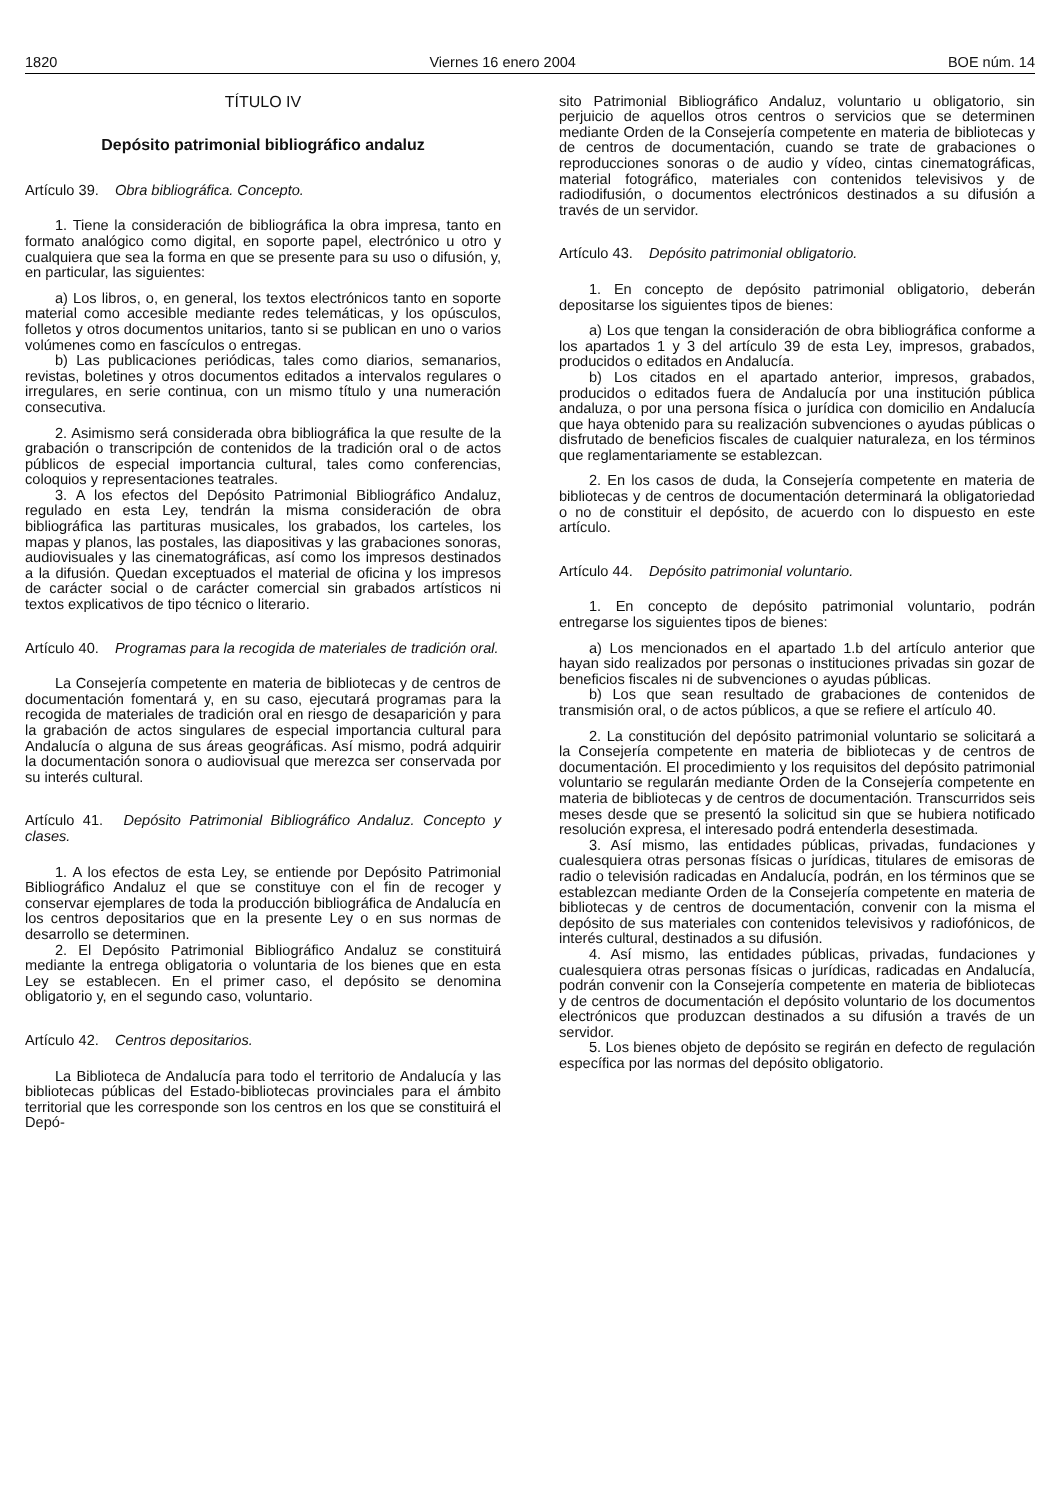1820 Viernes 16 enero 2004 BOE núm. 14
TÍTULO IV
Depósito patrimonial bibliográfico andaluz
Artículo 39. Obra bibliográfica. Concepto.
1. Tiene la consideración de bibliográfica la obra impresa, tanto en formato analógico como digital, en soporte papel, electrónico u otro y cualquiera que sea la forma en que se presente para su uso o difusión, y, en particular, las siguientes:
a) Los libros, o, en general, los textos electrónicos tanto en soporte material como accesible mediante redes telemáticas, y los opúsculos, folletos y otros documentos unitarios, tanto si se publican en uno o varios volúmenes como en fascículos o entregas.
b) Las publicaciones periódicas, tales como diarios, semanarios, revistas, boletines y otros documentos editados a intervalos regulares o irregulares, en serie continua, con un mismo título y una numeración consecutiva.
2. Asimismo será considerada obra bibliográfica la que resulte de la grabación o transcripción de contenidos de la tradición oral o de actos públicos de especial importancia cultural, tales como conferencias, coloquios y representaciones teatrales.
3. A los efectos del Depósito Patrimonial Bibliográfico Andaluz, regulado en esta Ley, tendrán la misma consideración de obra bibliográfica las partituras musicales, los grabados, los carteles, los mapas y planos, las postales, las diapositivas y las grabaciones sonoras, audiovisuales y las cinematográficas, así como los impresos destinados a la difusión. Quedan exceptuados el material de oficina y los impresos de carácter social o de carácter comercial sin grabados artísticos ni textos explicativos de tipo técnico o literario.
Artículo 40. Programas para la recogida de materiales de tradición oral.
La Consejería competente en materia de bibliotecas y de centros de documentación fomentará y, en su caso, ejecutará programas para la recogida de materiales de tradición oral en riesgo de desaparición y para la grabación de actos singulares de especial importancia cultural para Andalucía o alguna de sus áreas geográficas. Así mismo, podrá adquirir la documentación sonora o audiovisual que merezca ser conservada por su interés cultural.
Artículo 41. Depósito Patrimonial Bibliográfico Andaluz. Concepto y clases.
1. A los efectos de esta Ley, se entiende por Depósito Patrimonial Bibliográfico Andaluz el que se constituye con el fin de recoger y conservar ejemplares de toda la producción bibliográfica de Andalucía en los centros depositarios que en la presente Ley o en sus normas de desarrollo se determinen.
2. El Depósito Patrimonial Bibliográfico Andaluz se constituirá mediante la entrega obligatoria o voluntaria de los bienes que en esta Ley se establecen. En el primer caso, el depósito se denomina obligatorio y, en el segundo caso, voluntario.
Artículo 42. Centros depositarios.
La Biblioteca de Andalucía para todo el territorio de Andalucía y las bibliotecas públicas del Estado-bibliotecas provinciales para el ámbito territorial que les corresponde son los centros en los que se constituirá el Depó-
sito Patrimonial Bibliográfico Andaluz, voluntario u obligatorio, sin perjuicio de aquellos otros centros o servicios que se determinen mediante Orden de la Consejería competente en materia de bibliotecas y de centros de documentación, cuando se trate de grabaciones o reproducciones sonoras o de audio y vídeo, cintas cinematográficas, material fotográfico, materiales con contenidos televisivos y de radiodifusión, o documentos electrónicos destinados a su difusión a través de un servidor.
Artículo 43. Depósito patrimonial obligatorio.
1. En concepto de depósito patrimonial obligatorio, deberán depositarse los siguientes tipos de bienes:
a) Los que tengan la consideración de obra bibliográfica conforme a los apartados 1 y 3 del artículo 39 de esta Ley, impresos, grabados, producidos o editados en Andalucía.
b) Los citados en el apartado anterior, impresos, grabados, producidos o editados fuera de Andalucía por una institución pública andaluza, o por una persona física o jurídica con domicilio en Andalucía que haya obtenido para su realización subvenciones o ayudas públicas o disfrutado de beneficios fiscales de cualquier naturaleza, en los términos que reglamentariamente se establezcan.
2. En los casos de duda, la Consejería competente en materia de bibliotecas y de centros de documentación determinará la obligatoriedad o no de constituir el depósito, de acuerdo con lo dispuesto en este artículo.
Artículo 44. Depósito patrimonial voluntario.
1. En concepto de depósito patrimonial voluntario, podrán entregarse los siguientes tipos de bienes:
a) Los mencionados en el apartado 1.b del artículo anterior que hayan sido realizados por personas o instituciones privadas sin gozar de beneficios fiscales ni de subvenciones o ayudas públicas.
b) Los que sean resultado de grabaciones de contenidos de transmisión oral, o de actos públicos, a que se refiere el artículo 40.
2. La constitución del depósito patrimonial voluntario se solicitará a la Consejería competente en materia de bibliotecas y de centros de documentación. El procedimiento y los requisitos del depósito patrimonial voluntario se regularán mediante Orden de la Consejería competente en materia de bibliotecas y de centros de documentación. Transcurridos seis meses desde que se presentó la solicitud sin que se hubiera notificado resolución expresa, el interesado podrá entenderla desestimada.
3. Así mismo, las entidades públicas, privadas, fundaciones y cualesquiera otras personas físicas o jurídicas, titulares de emisoras de radio o televisión radicadas en Andalucía, podrán, en los términos que se establezcan mediante Orden de la Consejería competente en materia de bibliotecas y de centros de documentación, convenir con la misma el depósito de sus materiales con contenidos televisivos y radiofónicos, de interés cultural, destinados a su difusión.
4. Así mismo, las entidades públicas, privadas, fundaciones y cualesquiera otras personas físicas o jurídicas, radicadas en Andalucía, podrán convenir con la Consejería competente en materia de bibliotecas y de centros de documentación el depósito voluntario de los documentos electrónicos que produzcan destinados a su difusión a través de un servidor.
5. Los bienes objeto de depósito se regirán en defecto de regulación específica por las normas del depósito obligatorio.